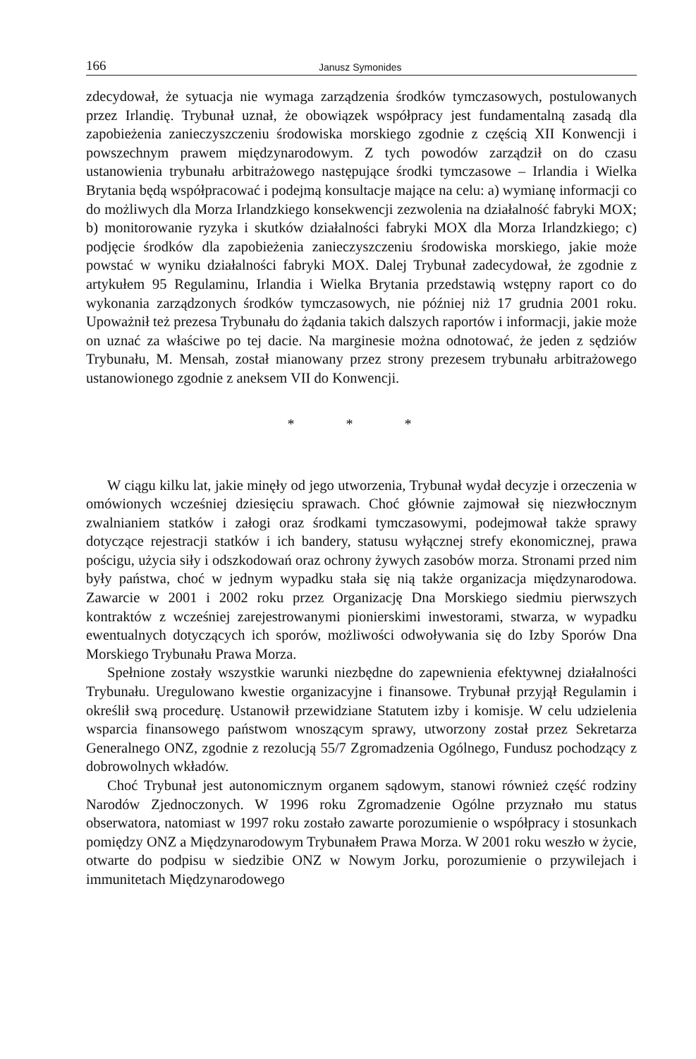166 Janusz Symonides
zdecydował, że sytuacja nie wymaga zarządzenia środków tymczasowych, postulowanych przez Irlandię. Trybunał uznał, że obowiązek współpracy jest fundamentalną zasadą dla zapobieżenia zanieczyszczeniu środowiska morskiego zgodnie z częścią XII Konwencji i powszechnym prawem międzynarodowym. Z tych powodów zarządził on do czasu ustanowienia trybunału arbitrażowego następujące środki tymczasowe – Irlandia i Wielka Brytania będą współpracować i podejmą konsultacje mające na celu: a) wymianę informacji co do możliwych dla Morza Irlandzkiego konsekwencji zezwolenia na działalność fabryki MOX; b) monitorowanie ryzyka i skutków działalności fabryki MOX dla Morza Irlandzkiego; c) podjęcie środków dla zapobieżenia zanieczyszczeniu środowiska morskiego, jakie może powstać w wyniku działalności fabryki MOX. Dalej Trybunał zadecydował, że zgodnie z artykułem 95 Regulaminu, Irlandia i Wielka Brytania przedstawią wstępny raport co do wykonania zarządzonych środków tymczasowych, nie później niż 17 grudnia 2001 roku. Upoważnił też prezesa Trybunału do żądania takich dalszych raportów i informacji, jakie może on uznać za właściwe po tej dacie. Na marginesie można odnotować, że jeden z sędziów Trybunału, M. Mensah, został mianowany przez strony prezesem trybunału arbitrażowego ustanowionego zgodnie z aneksem VII do Konwencji.
* * *
W ciągu kilku lat, jakie minęły od jego utworzenia, Trybunał wydał decyzje i orzeczenia w omówionych wcześniej dziesięciu sprawach. Choć głównie zajmował się niezwłocznym zwalnianiem statków i załogi oraz środkami tymczasowymi, podejmował także sprawy dotyczące rejestracji statków i ich bandery, statusu wyłącznej strefy ekonomicznej, prawa pościgu, użycia siły i odszkodowań oraz ochrony żywych zasobów morza. Stronami przed nim były państwa, choć w jednym wypadku stała się nią także organizacja międzynarodowa. Zawarcie w 2001 i 2002 roku przez Organizację Dna Morskiego siedmiu pierwszych kontraktów z wcześniej zarejestrowanymi pionierskimi inwestorami, stwarza, w wypadku ewentualnych dotyczących ich sporów, możliwości odwoływania się do Izby Sporów Dna Morskiego Trybunału Prawa Morza.
Spełnione zostały wszystkie warunki niezbędne do zapewnienia efektywnej działalności Trybunału. Uregulowano kwestie organizacyjne i finansowe. Trybunał przyjął Regulamin i określił swą procedurę. Ustanowił przewidziane Statutem izby i komisje. W celu udzielenia wsparcia finansowego państwom wnoszącym sprawy, utworzony został przez Sekretarza Generalnego ONZ, zgodnie z rezolucją 55/7 Zgromadzenia Ogólnego, Fundusz pochodzący z dobrowolnych wkładów.
Choć Trybunał jest autonomicznym organem sądowym, stanowi również część rodziny Narodów Zjednoczonych. W 1996 roku Zgromadzenie Ogólne przyznało mu status obserwatora, natomiast w 1997 roku zostało zawarte porozumienie o współpracy i stosunkach pomiędzy ONZ a Międzynarodowym Trybunałem Prawa Morza. W 2001 roku weszło w życie, otwarte do podpisu w siedzibie ONZ w Nowym Jorku, porozumienie o przywilejach i immunitetach Międzynarodowego